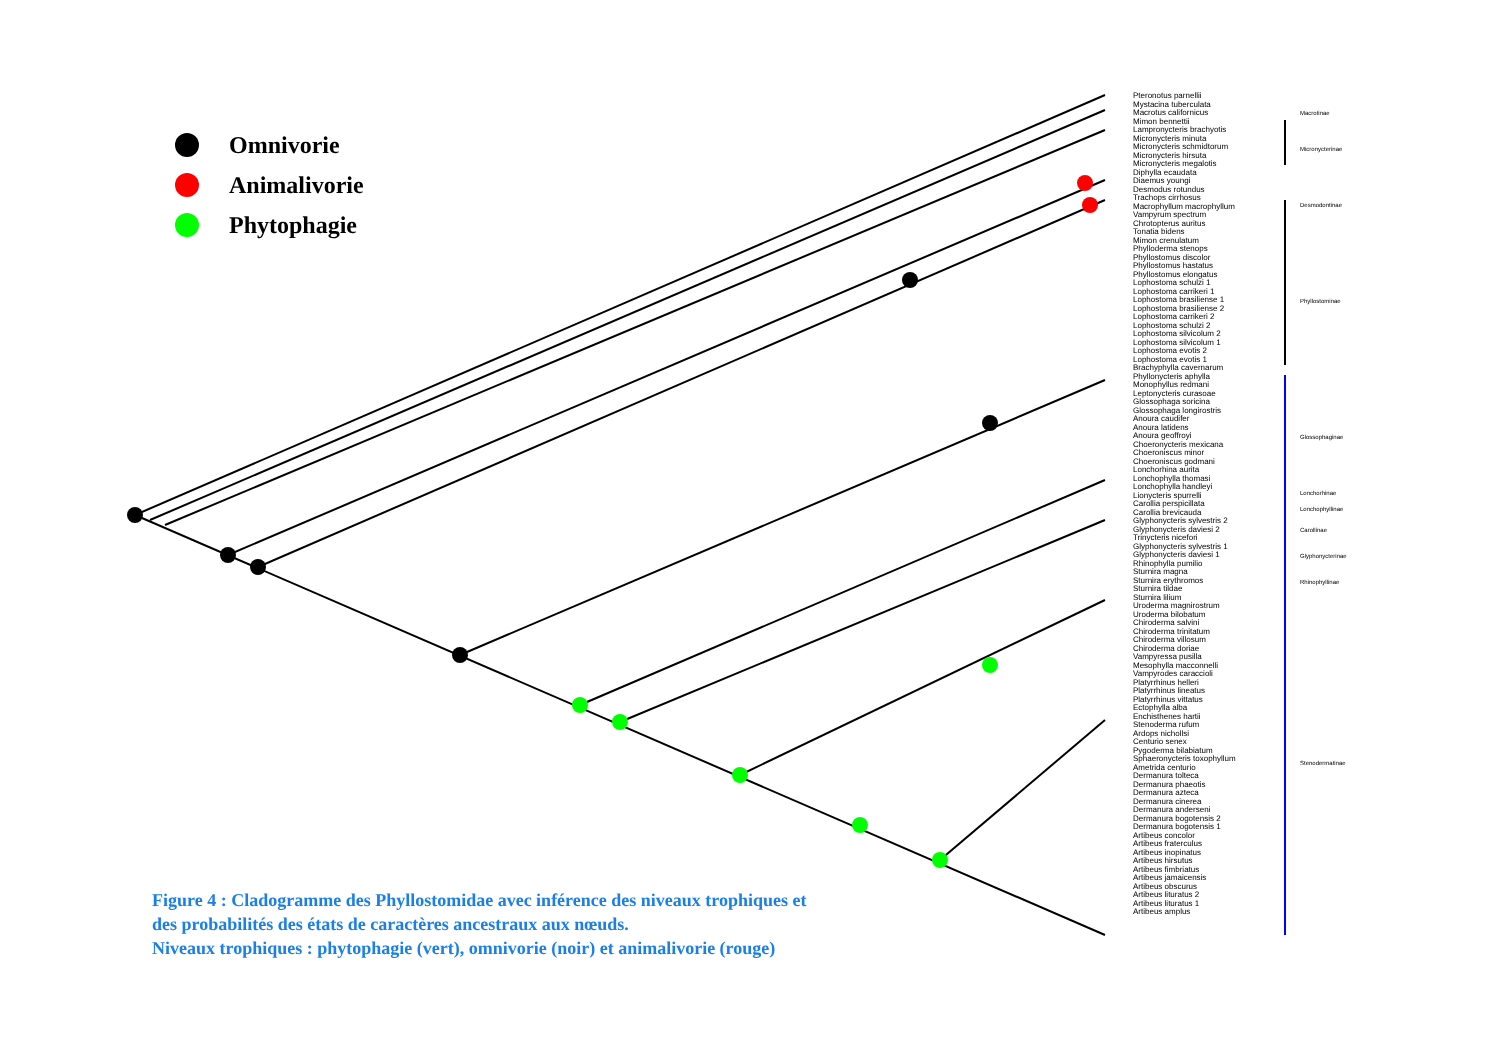Omnivorie
Animalivorie
Phytophagie
Pteronotus parnellii
Mystacina tuberculata
Macrotus californicus
Mimon bennettii
Lampronycteris brachyotis
Micronycteris minuta
Micronycteris schmidtorum
Micronycteris hirsuta
Micronycteris megalotis
Diphylla ecaudata
Diaemus youngi
Desmodus rotundus
Trachops cirrhosus
Macrophyllum macrophyllum
Vampyrum spectrum
Chrotopterus auritus
Tonatia bidens
Mimon crenulatum
Phylloderma stenops
Phyllostomus discolor
Phyllostomus hastatus
Phyllostomus elongatus
Lophostoma schulzi 1
Lophostoma carrikeri 1
Lophostoma brasiliense 1
Lophostoma brasiliense 2
Lophostoma carrikeri 2
Lophostoma schulzi 2
Lophostoma silvicolum 2
Lophostoma silvicolum 1
Lophostoma evotis 2
Lophostoma evotis 1
Brachyphylla cavernarum
Phyllonycteris aphylla
Monophyllus redmani
Leptonycteris curasoae
Glossophaga soricina
Glossophaga longirostris
Anoura caudifer
Anoura latidens
Anoura geoffroyi
Choeronycteris mexicana
Choeroniscus minor
Choeroniscus godmani
Lonchorhina aurita
Lonchophylla thomasi
Lonchophylla handleyi
Lionycteris spurrelli
Carollia perspicillata
Carollia brevicauda
Glyphonycteris sylvestris 2
Glyphonycteris daviesi 2
Trinycteris nicefori
Glyphonycteris sylvestris 1
Glyphonycteris daviesi 1
Rhinophylla pumilio
Sturnira magna
Sturnira erythromos
Sturnira tildae
Sturnira lilium
Uroderma magnirostrum
Uroderma bilobatum
Chiroderma salvini
Chiroderma trinitatum
Chiroderma villosum
Chiroderma doriae
Vampyressa pusilla
Mesophylla macconnelli
Vampyrodes caraccioli
Platyrrhinus helleri
Platyrrhinus lineatus
Platyrrhinus vittatus
Ectophylla alba
Enchisthenes hartii
Stenoderma rufum
Ardops nichollsi
Centurio senex
Pygoderma bilabiatum
Sphaeronycteris toxophyllum
Ametrida centurio
Dermanura tolteca
Dermanura phaeotis
Dermanura azteca
Dermanura cinerea
Dermanura anderseni
Dermanura bogotensis 2
Dermanura bogotensis 1
Artibeus concolor
Artibeus fraterculus
Artibeus inopinatus
Artibeus hirsutus
Artibeus fimbriatus
Artibeus jamaicensis
Artibeus obscurus
Artibeus lituratus 2
Artibeus lituratus 1
Artibeus amplus
Macrotinae
Micronycterinae
Desmodontinae
Phyllostominae
Glossophaginae
Lonchorhinae
Lonchophyllinae
Carollinae
Glyphonycterinae
Rhinophyllinae
Stenodermatinae
Figure 4 : Cladogramme des Phyllostomidae avec inférence des niveaux trophiques et
des probabilités des états de caractères ancestraux aux nœuds.
Niveaux trophiques : phytophagie (vert), omnivorie (noir) et animalivorie (rouge)